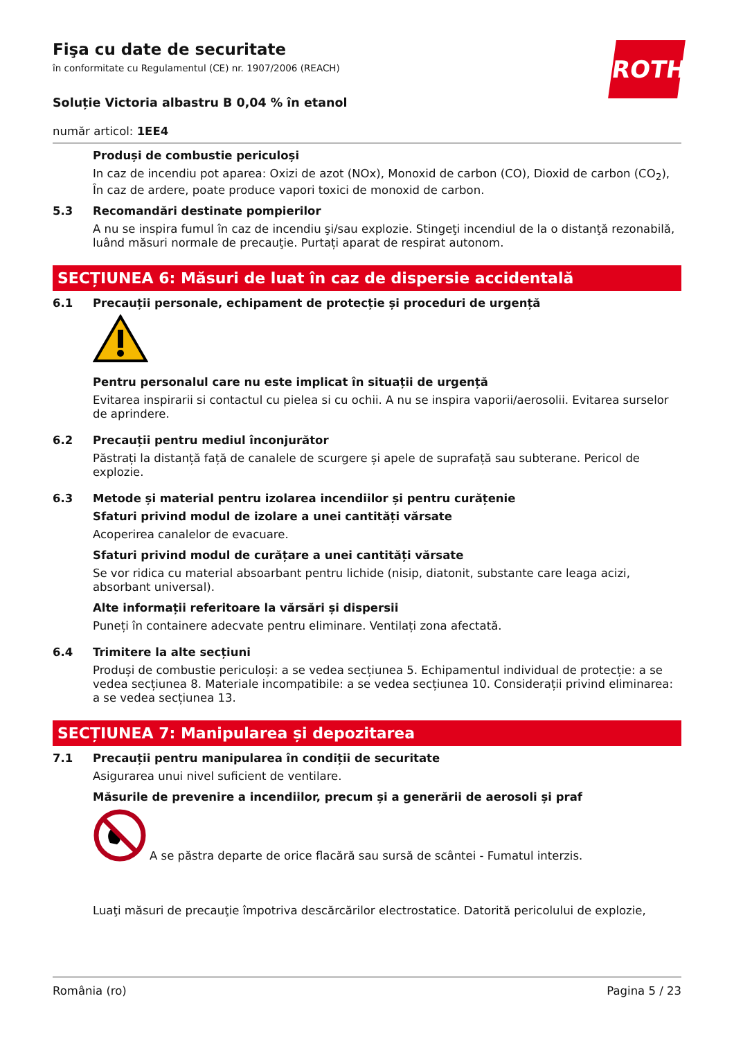ROTH
Fişa cu date de securitate
în conformitate cu Regulamentul (CE) nr. 1907/2006 (REACH)
Soluție Victoria albastru B 0,04 % în etanol
număr articol: 1EE4
Produși de combustie periculoși
In caz de incendiu pot aparea: Oxizi de azot (NOx), Monoxid de carbon (CO), Dioxid de carbon (CO<sub>2</sub>), În caz de ardere, poate produce vapori toxici de monoxid de carbon.
5.3
Recomandări destinate pompierilor
A nu se inspira fumul în caz de incendiu şi/sau explozie. Stingeţi incendiul de la o distanţă rezonabilă, luând măsuri normale de precauţie. Purtați aparat de respirat autonom.
SECȚIUNEA 6: Măsuri de luat în caz de dispersie accidentală
6.1
Precauții personale, echipament de protecție și proceduri de urgență
Pentru personalul care nu este implicat în situații de urgență
Evitarea inspirarii si contactul cu pielea si cu ochii. A nu se inspira vaporii/aerosolii. Evitarea surselor de aprindere.
6.2
Precauții pentru mediul înconjurător
Păstrați la distanță față de canalele de scurgere și apele de suprafață sau subterane. Pericol de explozie.
6.3
Metode și material pentru izolarea incendiilor și pentru curățenie
Sfaturi privind modul de izolare a unei cantități vărsate
Acoperirea canalelor de evacuare.
Sfaturi privind modul de curățare a unei cantități vărsate
Se vor ridica cu material absoarbant pentru lichide (nisip, diatonit, substante care leaga acizi, absorbant universal).
Alte informații referitoare la vărsări și dispersii
Puneți în containere adecvate pentru eliminare. Ventilați zona afectată.
6.4
Trimitere la alte secțiuni
Produși de combustie periculoși: a se vedea secțiunea 5. Echipamentul individual de protecție: a se vedea secțiunea 8. Materiale incompatibile: a se vedea secțiunea 10. Considerații privind eliminarea: a se vedea secțiunea 13.
SECȚIUNEA 7: Manipularea și depozitarea
7.1
Precauții pentru manipularea în condiții de securitate
Asigurarea unui nivel suficient de ventilare.
Măsurile de prevenire a incendiilor, precum și a generării de aerosoli și praf
A se păstra departe de orice flacără sau sursă de scântei - Fumatul interzis.
Luaţi măsuri de precauţie împotriva descărcărilor electrostatice. Datorită pericolului de explozie,
România (ro) Pagina 5 / 23